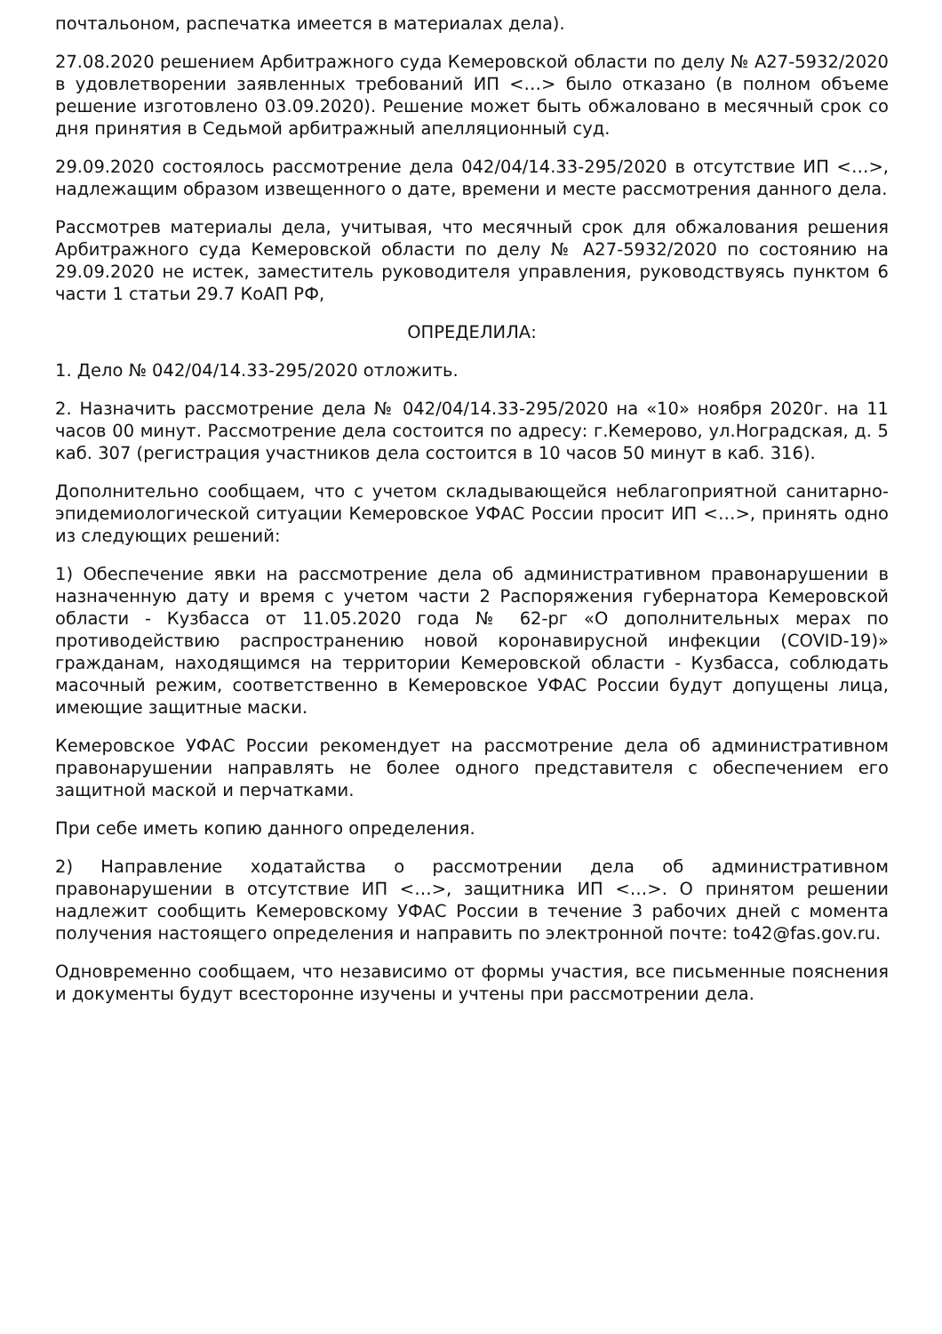почтальоном, распечатка имеется в материалах дела).
27.08.2020 решением Арбитражного суда Кемеровской области по делу № А27-5932/2020 в удовлетворении заявленных требований ИП <…> было отказано (в полном объеме решение изготовлено 03.09.2020). Решение может быть обжаловано в месячный срок со дня принятия в Седьмой арбитражный апелляционный суд.
29.09.2020 состоялось рассмотрение дела 042/04/14.33-295/2020 в отсутствие ИП <…>, надлежащим образом извещенного о дате, времени и месте рассмотрения данного дела.
Рассмотрев материалы дела, учитывая, что месячный срок для обжалования решения Арбитражного суда Кемеровской области по делу № А27-5932/2020 по состоянию на 29.09.2020 не истек, заместитель руководителя управления, руководствуясь пунктом 6 части 1 статьи 29.7 КоАП РФ,
ОПРЕДЕЛИЛА:
1. Дело № 042/04/14.33-295/2020 отложить.
2. Назначить рассмотрение дела № 042/04/14.33-295/2020 на «10» ноября 2020г. на 11 часов 00 минут. Рассмотрение дела состоится по адресу: г.Кемерово, ул.Ноградская, д. 5 каб. 307 (регистрация участников дела состоится в 10 часов 50 минут в каб. 316).
Дополнительно сообщаем, что с учетом складывающейся неблагоприятной санитарно-эпидемиологической ситуации Кемеровское УФАС России просит ИП <…>, принять одно из следующих решений:
1) Обеспечение явки на рассмотрение дела об административном правонарушении в назначенную дату и время с учетом части 2 Распоряжения губернатора Кемеровской области - Кузбасса от 11.05.2020 года № 62-рг «О дополнительных мерах по противодействию распространению новой коронавирусной инфекции (COVID-19)» гражданам, находящимся на территории Кемеровской области - Кузбасса, соблюдать масочный режим, соответственно в Кемеровское УФАС России будут допущены лица, имеющие защитные маски.
Кемеровское УФАС России рекомендует на рассмотрение дела об административном правонарушении направлять не более одного представителя с обеспечением его защитной маской и перчатками.
При себе иметь копию данного определения.
2) Направление ходатайства о рассмотрении дела об административном правонарушении в отсутствие ИП <…>, защитника ИП <…>. О принятом решении надлежит сообщить Кемеровскому УФАС России в течение 3 рабочих дней с момента получения настоящего определения и направить по электронной почте: to42@fas.gov.ru.
Одновременно сообщаем, что независимо от формы участия, все письменные пояснения и документы будут всесторонне изучены и учтены при рассмотрении дела.